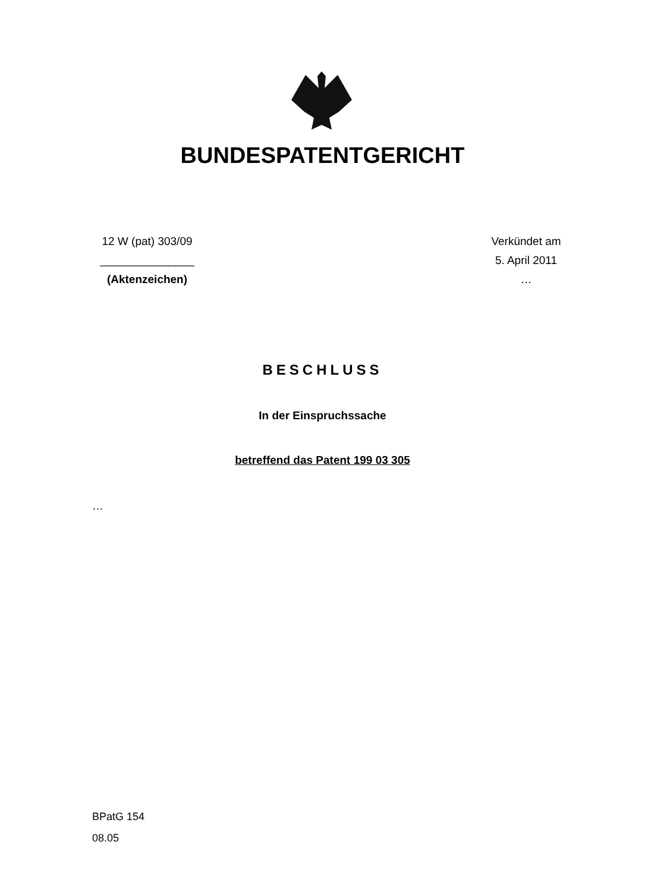BUNDESPATENTGERICHT
12 W (pat) 303/09
_______________
(Aktenzeichen)
Verkündet am
5. April 2011
…
BESCHLUSS
In der Einspruchssache
betreffend das Patent 199 03 305
…
BPatG 154
08.05